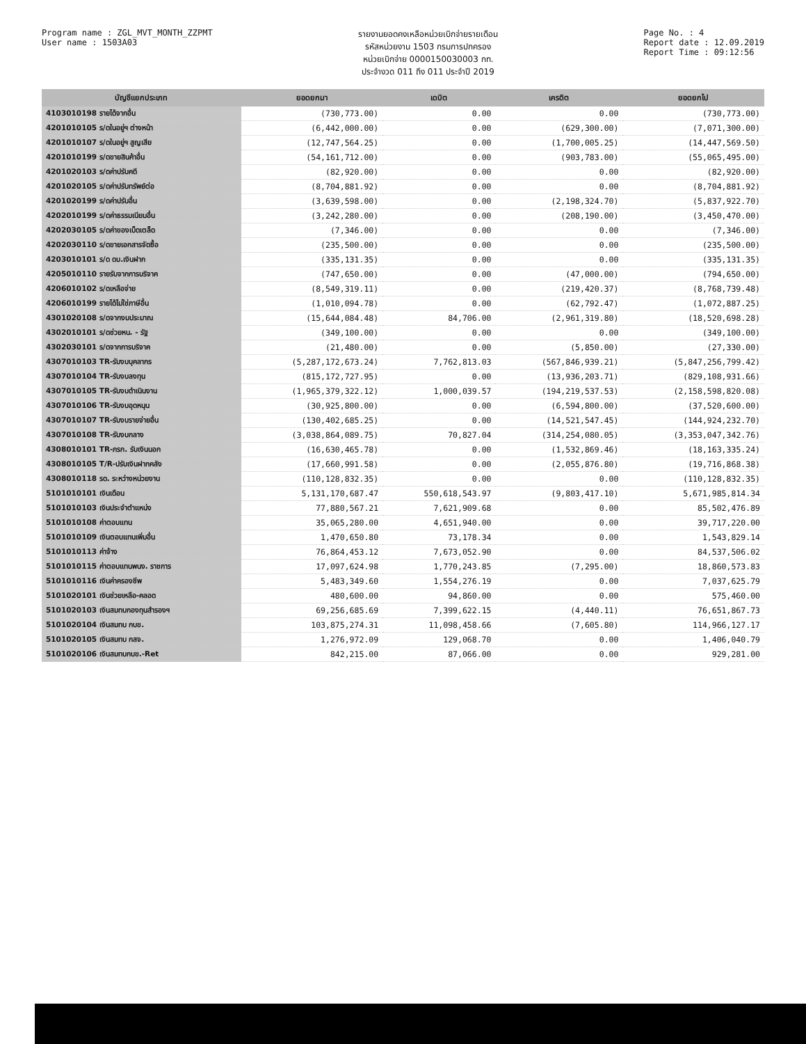Program name : ZGL_MVT_MONTH_ZZPMT
User name : 1503A03
รายงานยอดคงเหลือหน่วยเบิกจ่ายรายเดือน
รหัสหน่วยงาน 1503 กรมการปกครอง
หน่วยเบิกจ่าย 0000150030003 กท.
ประจำงวด 011 ถึง 011 ประจำปี 2019
Page No. : 4
Report date : 12.09.2019
Report Time : 09:12:56
| บัญชีแยกประเภท | ยอดยกมา | เดบิต | เครดิต | ยอดยกไป |
| --- | --- | --- | --- | --- |
| 4103010198 รายได้จากอื่น | (730,773.00) | 0.00 | 0.00 | (730,773.00) |
| 4201010105 ร/ดในอยู่ฯ ต่างหน้า | (6,442,000.00) | 0.00 | (629,300.00) | (7,071,300.00) |
| 4201010107 ร/ดในอยู่ฯ สูญเสีย | (12,747,564.25) | 0.00 | (1,700,005.25) | (14,447,569.50) |
| 4201010199 ร/ดขายสินค้าอื่น | (54,161,712.00) | 0.00 | (903,783.00) | (55,065,495.00) |
| 4201020103 ร/ดค่าปรับคดี | (82,920.00) | 0.00 | 0.00 | (82,920.00) |
| 4201020105 ร/ดค่าปรับทรัพย์ต่อ | (8,704,881.92) | 0.00 | 0.00 | (8,704,881.92) |
| 4201020199 ร/ดค่าปรับอื่น | (3,639,598.00) | 0.00 | (2,198,324.70) | (5,837,922.70) |
| 4202010199 ร/ดค่าธรรมเนียมอื่น | (3,242,280.00) | 0.00 | (208,190.00) | (3,450,470.00) |
| 4202030105 ร/ดค่าของเบ็ดเตล็ด | (7,346.00) | 0.00 | 0.00 | (7,346.00) |
| 4202030110 ร/ดขายเอกสารจัดซื้อ | (235,500.00) | 0.00 | 0.00 | (235,500.00) |
| 4203010101 ร/ด ดบ.เงินฝาก | (335,131.35) | 0.00 | 0.00 | (335,131.35) |
| 4205010110 รายรับจากการบริจาค | (747,650.00) | 0.00 | (47,000.00) | (794,650.00) |
| 4206010102 ร/ดเหลือจ่าย | (8,549,319.11) | 0.00 | (219,420.37) | (8,768,739.48) |
| 4206010199 รายได้ไม่ใช่ภาษีอื่น | (1,010,094.78) | 0.00 | (62,792.47) | (1,072,887.25) |
| 4301020108 ร/ดจากงบประมาณ | (15,644,084.48) | 84,706.00 | (2,961,319.80) | (18,520,698.28) |
| 4302010101 ร/ดช่วยหน. - รัฐ | (349,100.00) | 0.00 | 0.00 | (349,100.00) |
| 4302030101 ร/ดจากการบริจาค | (21,480.00) | 0.00 | (5,850.00) | (27,330.00) |
| 4307010103 TR-รับงบบุคลากร | (5,287,172,673.24) | 7,762,813.03 | (567,846,939.21) | (5,847,256,799.42) |
| 4307010104 TR-รับงบลงทุน | (815,172,727.95) | 0.00 | (13,936,203.71) | (829,108,931.66) |
| 4307010105 TR-รับงบดำเนินงาน | (1,965,379,322.12) | 1,000,039.57 | (194,219,537.53) | (2,158,598,820.08) |
| 4307010106 TR-รับงบอุดหนุน | (30,925,800.00) | 0.00 | (6,594,800.00) | (37,520,600.00) |
| 4307010107 TR-รับงบรายจ่ายอื่น | (130,402,685.25) | 0.00 | (14,521,547.45) | (144,924,232.70) |
| 4307010108 TR-รับงบกลาง | (3,038,864,089.75) | 70,827.04 | (314,254,080.05) | (3,353,047,342.76) |
| 4308010101 TR-ภรก. รับเงินนอก | (16,630,465.78) | 0.00 | (1,532,869.46) | (18,163,335.24) |
| 4308010105 T/R-ปรับเงินฝากคลัง | (17,660,991.58) | 0.00 | (2,055,876.80) | (19,716,868.38) |
| 4308010118 รด. ระหว่างหน่วยงาน | (110,128,832.35) | 0.00 | 0.00 | (110,128,832.35) |
| 5101010101 เงินเดือน | 5,131,170,687.47 | 550,618,543.97 | (9,803,417.10) | 5,671,985,814.34 |
| 5101010103 เงินประจำตำแหน่ง | 77,880,567.21 | 7,621,909.68 | 0.00 | 85,502,476.89 |
| 5101010108 ค่าตอบแทน | 35,065,280.00 | 4,651,940.00 | 0.00 | 39,717,220.00 |
| 5101010109 เงินตอบแทนเพิ่มอื่น | 1,470,650.80 | 73,178.34 | 0.00 | 1,543,829.14 |
| 5101010113 ค่าจ้าง | 76,864,453.12 | 7,673,052.90 | 0.00 | 84,537,506.02 |
| 5101010115 ค่าตอบแทนพนง. ราชการ | 17,097,624.98 | 1,770,243.85 | (7,295.00) | 18,860,573.83 |
| 5101010116 เงินค่าครองชีพ | 5,483,349.60 | 1,554,276.19 | 0.00 | 7,037,625.79 |
| 5101020101 เงินช่วยเหลือ-คลอด | 480,600.00 | 94,860.00 | 0.00 | 575,460.00 |
| 5101020103 เงินสมทบกองทุนสำรองฯ | 69,256,685.69 | 7,399,622.15 | (4,440.11) | 76,651,867.73 |
| 5101020104 เงินสมทบ กบข. | 103,875,274.31 | 11,098,458.66 | (7,605.80) | 114,966,127.17 |
| 5101020105 เงินสมทบ กสจ. | 1,276,972.09 | 129,068.70 | 0.00 | 1,406,040.79 |
| 5101020106 เงินสมทบกบข.-Ret | 842,215.00 | 87,066.00 | 0.00 | 929,281.00 |